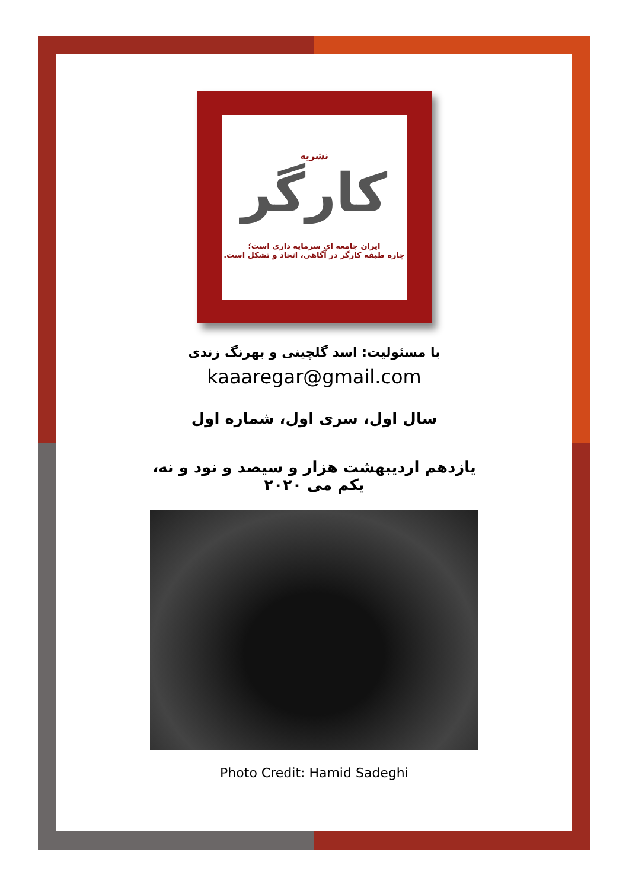نشریه
کارگر
ایران جامعه ای سرمایه داری است؛
چاره طبقه کارگر در آگاهی، اتحاد و تشکل است.
با مسئولیت: اسد گلچینی و بهرنگ زندی
kaaaregar@gmail.com
سال اول، سری اول، شماره اول
یازدهم اردیبهشت هزار و سیصد و نود و نه،
یکم می ۲۰۲۰
Photo Credit: Hamid Sadeghi